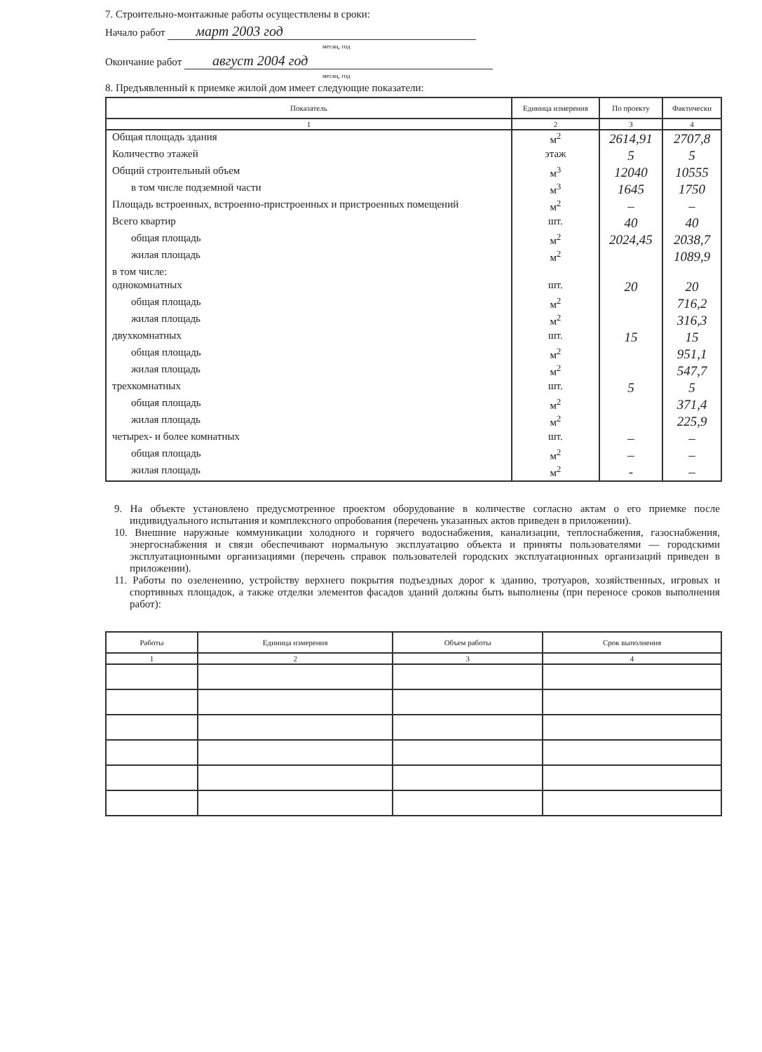7. Строительно-монтажные работы осуществлены в сроки:
Начало работ март 2003 год
месяц, год
Окончание работ август 2004 год
месяц, год
8. Предъявленный к приемке жилой дом имеет следующие показатели:
| Показатель | Единица измерения | По проекту | Фактически |
| --- | --- | --- | --- |
| 1 | 2 | 3 | 4 |
| Общая площадь здания | м<sup>2</sup> | 2614,91 | 2707,8 |
| Количество этажей | этаж | 5 | 5 |
| Общий строительный объем | м<sup>3</sup> | 12040 | 10555 |
| в том числе подземной части | м<sup>3</sup> | 1645 | 1750 |
| Площадь встроенных, встроенно-пристроенных и пристроенных помещений | м<sup>2</sup> | – | – |
| Всего квартир | шт. | 40 | 40 |
| общая площадь | м<sup>2</sup> | 2024,45 | 2038,7 |
| жилая площадь | м<sup>2</sup> | | 1089,9 |
| в том числе: | | | |
| однокомнатных | шт. | 20 | 20 |
| общая площадь | м<sup>2</sup> | | 716,2 |
| жилая площадь | м<sup>2</sup> | | 316,3 |
| двухкомнатных | шт. | 15 | 15 |
| общая площадь | м<sup>2</sup> | | 951,1 |
| жилая площадь | м<sup>2</sup> | | 547,7 |
| трехкомнатных | шт. | 5 | 5 |
| общая площадь | м<sup>2</sup> | | 371,4 |
| жилая площадь | м<sup>2</sup> | | 225,9 |
| четырех- и более комнатных | шт. | – | – |
| общая площадь | м<sup>2</sup> | – | – |
| жилая площадь | м<sup>2</sup> | - | – |
9. На объекте установлено предусмотренное проектом оборудование в количестве согласно актам о его приемке после индивидуального испытания и комплексного опробования (перечень указанных актов приведен в приложении).
10. Внешние наружные коммуникации холодного и горячего водоснабжения, канализации, теплоснабжения, газоснабжения, энергоснабжения и связи обеспечивают нормальную эксплуатацию объекта и приняты пользователями — городскими эксплуатационными организациями (перечень справок пользователей городских эксплуатационных организаций приведен в приложении).
11. Работы по озеленению, устройству верхнего покрытия подъездных дорог к зданию, тротуаров, хозяйственных, игровых и спортивных площадок, а также отделки элементов фасадов зданий должны быть выполнены (при переносе сроков выполнения работ):
| Работы | Единица измерения | Объем работы | Срок выполнения |
| --- | --- | --- | --- |
| 1 | 2 | 3 | 4 |